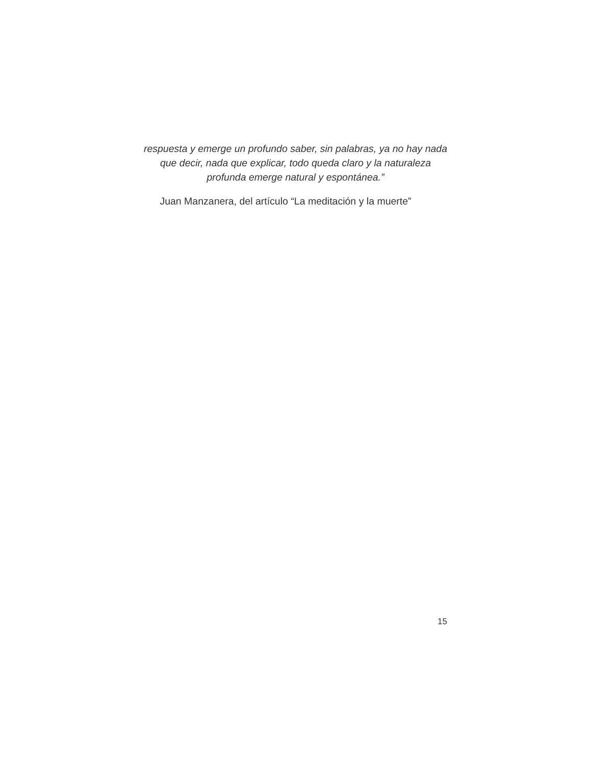respuesta y emerge un profundo saber, sin palabras, ya no hay nada
que decir, nada que explicar, todo queda claro y la naturaleza
profunda emerge natural y espontánea.”
Juan Manzanera, del artículo “La meditación y la muerte”
15